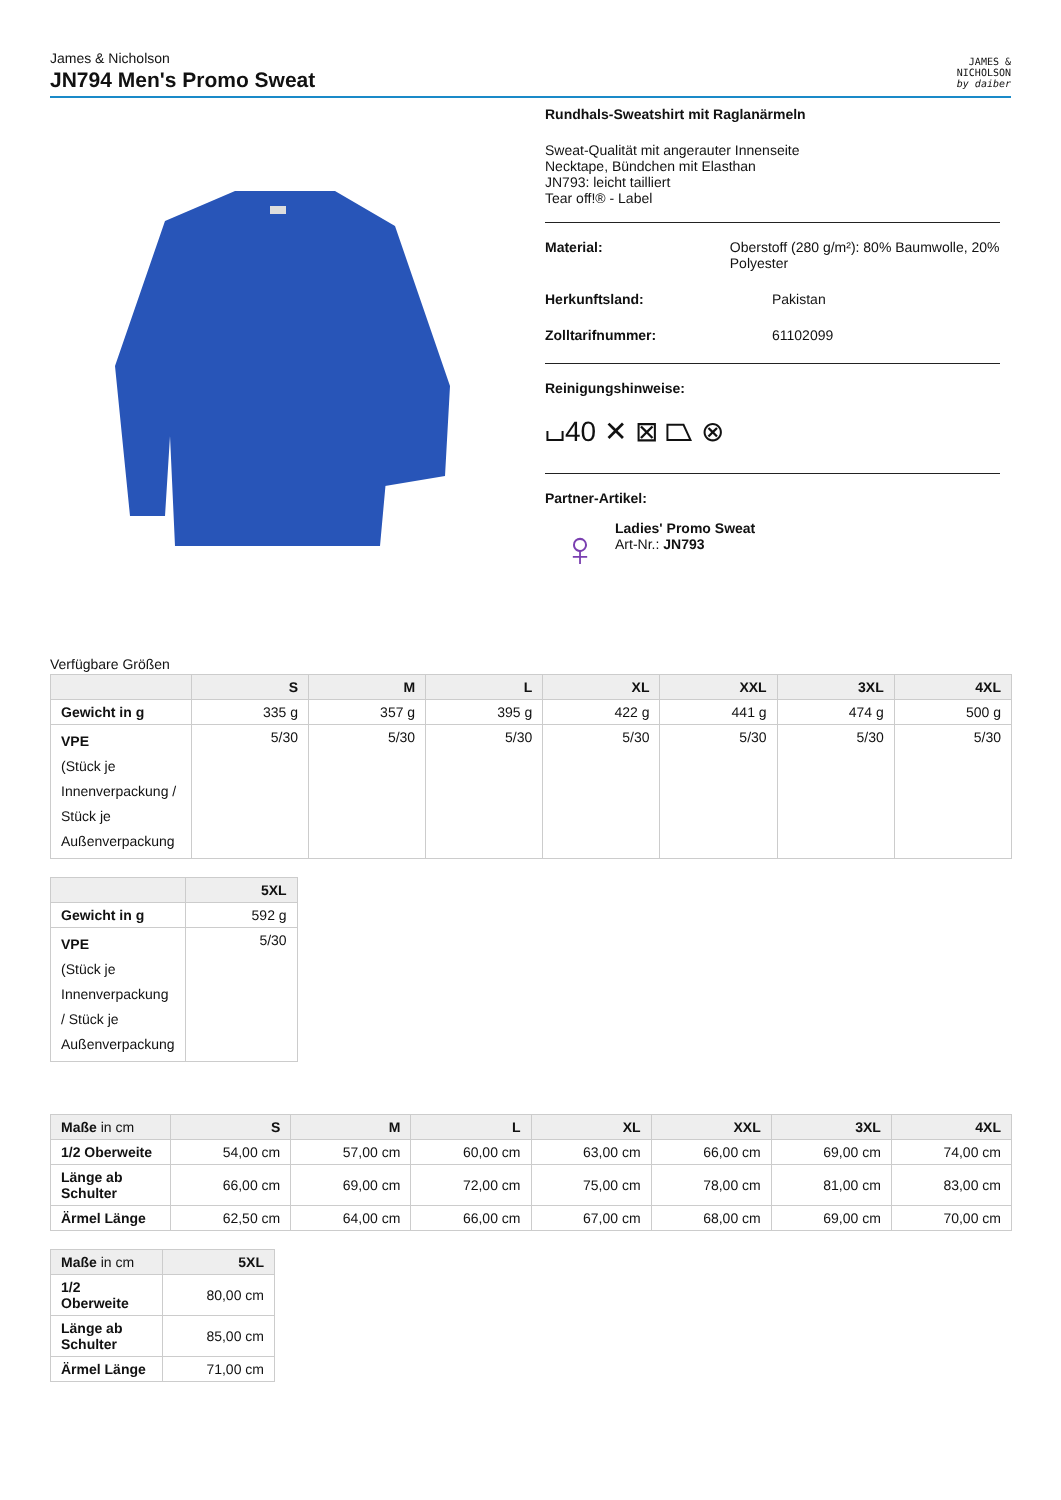James & Nicholson
JN794 Men's Promo Sweat
JAMES &
NICHOLSON
by daiber
Rundhals-Sweatshirt mit Raglanärmeln
Sweat-Qualität mit angerauter Innenseite
Necktape, Bündchen mit Elasthan
JN793: leicht tailliert
Tear off!® - Label
Material: Oberstoff (280 g/m²): 80% Baumwolle, 20% Polyester
Herkunftsland: Pakistan
Zolltarifnummer: 61102099
Reinigungshinweise:
⌴40 ✕ ⊠ ⏢ ⊗
Partner-Artikel:
♀
Ladies' Promo Sweat
Art-Nr.: JN793
Verfügbare Größen
| | S | M | L | XL | XXL | 3XL | 4XL |
| --- | --- | --- | --- | --- | --- | --- | --- |
| Gewicht in g | 335 g | 357 g | 395 g | 422 g | 441 g | 474 g | 500 g |
| VPE (Stück je Innenverpackung / Stück je Außenverpackung | 5/30 | 5/30 | 5/30 | 5/30 | 5/30 | 5/30 | 5/30 |
| | 5XL |
| --- | --- |
| Gewicht in g | 592 g |
| VPE (Stück je Innenverpackung / Stück je Außenverpackung | 5/30 |
| Maße in cm | S | M | L | XL | XXL | 3XL | 4XL |
| --- | --- | --- | --- | --- | --- | --- | --- |
| 1/2 Oberweite | 54,00 cm | 57,00 cm | 60,00 cm | 63,00 cm | 66,00 cm | 69,00 cm | 74,00 cm |
| Länge ab Schulter | 66,00 cm | 69,00 cm | 72,00 cm | 75,00 cm | 78,00 cm | 81,00 cm | 83,00 cm |
| Ärmel Länge | 62,50 cm | 64,00 cm | 66,00 cm | 67,00 cm | 68,00 cm | 69,00 cm | 70,00 cm |
| Maße in cm | 5XL |
| --- | --- |
| 1/2 Oberweite | 80,00 cm |
| Länge ab Schulter | 85,00 cm |
| Ärmel Länge | 71,00 cm |